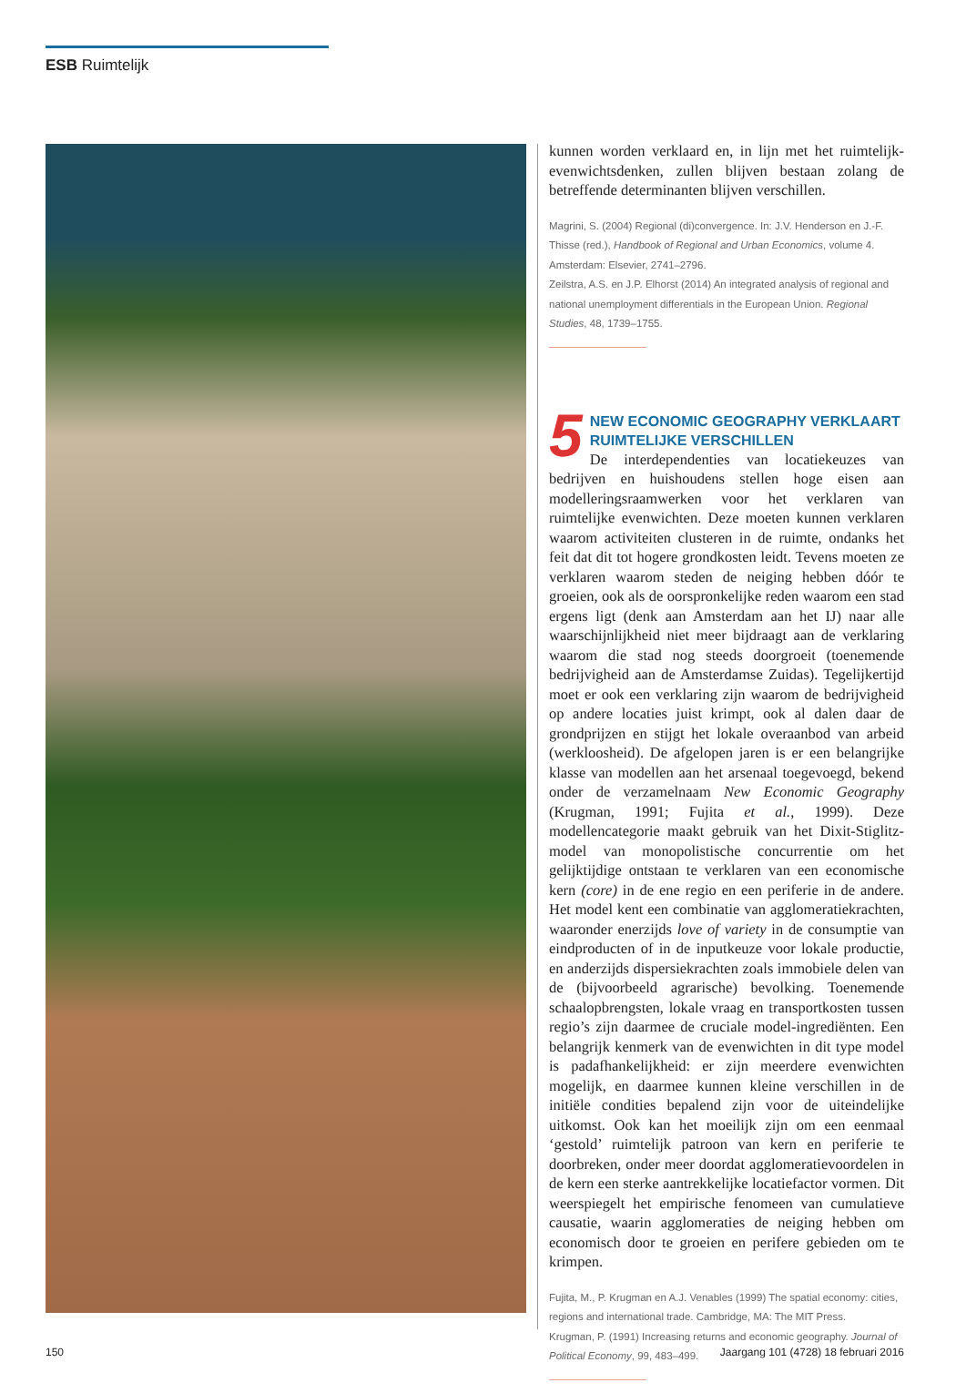ESB Ruimtelijk
kunnen worden verklaard en, in lijn met het ruimtelijk-evenwichtsdenken, zullen blijven bestaan zolang de betreffende determinanten blijven verschillen.
Magrini, S. (2004) Regional (di)convergence. In: J.V. Henderson en J.-F. Thisse (red.), Handbook of Regional and Urban Economics, volume 4. Amsterdam: Elsevier, 2741–2796.
Zeilstra, A.S. en J.P. Elhorst (2014) An integrated analysis of regional and national unemployment differentials in the European Union. Regional Studies, 48, 1739–1755.
5 NEW ECONOMIC GEOGRAPHY VERKLAART RUIMTELIJKE VERSCHILLEN
De interdependenties van locatiekeuzes van bedrijven en huishoudens stellen hoge eisen aan modelleringsraamwerken voor het verklaren van ruimtelijke evenwichten. Deze moeten kunnen verklaren waarom activiteiten clusteren in de ruimte, ondanks het feit dat dit tot hogere grondkosten leidt. Tevens moeten ze verklaren waarom steden de neiging hebben dóór te groeien, ook als de oorspronkelijke reden waarom een stad ergens ligt (denk aan Amsterdam aan het IJ) naar alle waarschijnlijkheid niet meer bijdraagt aan de verklaring waarom die stad nog steeds doorgroeit (toenemende bedrijvigheid aan de Amsterdamse Zuidas). Tegelijkertijd moet er ook een verklaring zijn waarom de bedrijvigheid op andere locaties juist krimpt, ook al dalen daar de grondprijzen en stijgt het lokale overaanbod van arbeid (werkloosheid). De afgelopen jaren is er een belangrijke klasse van modellen aan het arsenaal toegevoegd, bekend onder de verzamelnaam New Economic Geography (Krugman, 1991; Fujita et al., 1999). Deze modellencategorie maakt gebruik van het Dixit-Stiglitz-model van monopolistische concurrentie om het gelijktijdige ontstaan te verklaren van een economische kern (core) in de ene regio en een periferie in de andere. Het model kent een combinatie van agglomeratiekrachten, waaronder enerzijds love of variety in de consumptie van eindproducten of in de inputkeuze voor lokale productie, en anderzijds dispersiekrachten zoals immobiele delen van de (bijvoorbeeld agrarische) bevolking. Toenemende schaalopbrengsten, lokale vraag en transportkosten tussen regio’s zijn daarmee de cruciale model-ingrediënten. Een belangrijk kenmerk van de evenwichten in dit type model is padafhankelijkheid: er zijn meerdere evenwichten mogelijk, en daarmee kunnen kleine verschillen in de initiële condities bepalend zijn voor de uiteindelijke uitkomst. Ook kan het moeilijk zijn om een eenmaal ‘gestold’ ruimtelijk patroon van kern en periferie te doorbreken, onder meer doordat agglomeratievoordelen in de kern een sterke aantrekkelijke locatiefactor vormen. Dit weerspiegelt het empirische fenomeen van cumulatieve causatie, waarin agglomeraties de neiging hebben om economisch door te groeien en perifere gebieden om te krimpen.
Fujita, M., P. Krugman en A.J. Venables (1999) The spatial economy: cities, regions and international trade. Cambridge, MA: The MIT Press.
Krugman, P. (1991) Increasing returns and economic geography. Journal of Political Economy, 99, 483–499.
150
Jaargang 101 (4728) 18 februari 2016